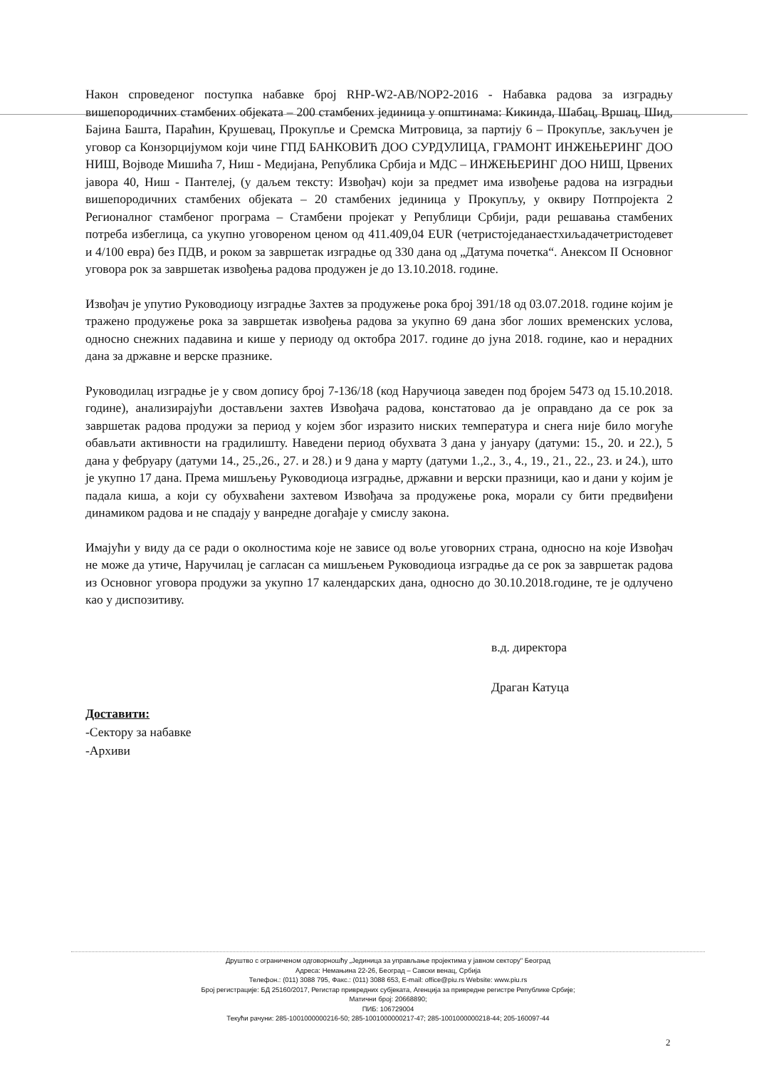Након спроведеног поступка набавке број RHP-W2-AB/NOP2-2016 - Набавка радова за изградњу вишепородичних стамбених објеката – 200 стамбених јединица у општинама: Кикинда, Шабац, Вршац, Шид, Бајина Башта, Параћин, Крушевац, Прокупље и Сремска Митровица, за партију 6 – Прокупље, закључен је уговор са Конзорцијумом који чине ГПД БАНКОВИЋ ДОО СУРДУЛИЦА, ГРАМОНТ ИНЖЕЊЕРИНГ ДОО НИШ, Војводе Мишића 7, Ниш - Медијана, Република Србија и МДС – ИНЖЕЊЕРИНГ ДОО НИШ, Црвених јавора 40, Ниш - Пантелеј, (у даљем тексту: Извођач) који за предмет има извођење радова на изградњи вишепородичних стамбених објеката – 20 стамбених јединица у Прокупљу, у оквиру Потпројекта 2 Регионалног стамбеног програма – Стамбени пројекат у Републици Србији, ради решавања стамбених потреба избеглица, са укупно уговореном ценом од 411.409,04 EUR (четристоједанаестхиљадачетристодевет и 4/100 евра) без ПДВ, и роком за завршетак изградње од 330 дана од „Датума почетка“. Анексом II Основног уговора рок за завршетак извођења радова продужен је до 13.10.2018. године.
Извођач је упутио Руководиоцу изградње Захтев за продужење рока број 391/18 од 03.07.2018. године којим је тражено продужење рока за завршетак извођења радова за укупно 69 дана због лоших временских услова, односно снежних падавина и кише у периоду од октобра 2017. године до јуна 2018. године, као и нерадних дана за државне и верске празнике.
Руководилац изградње је у свом допису број 7-136/18 (код Наручиоца заведен под бројем 5473 од 15.10.2018. године), анализирајући достављени захтев Извођача радова, констатовао да је оправдано да се рок за завршетак радова продужи за период у којем због изразито ниских температура и снега није било могуће обављати активности на градилишту. Наведени период обухвата 3 дана у јануару (датуми: 15., 20. и 22.), 5 дана у фебруару (датуми 14., 25.,26., 27. и 28.) и 9 дана у марту (датуми 1.,2., 3., 4., 19., 21., 22., 23. и 24.), што је укупно 17 дана. Према мишљењу Руководиоца изградње, државни и верски празници, као и дани у којим је падала киша, а који су обухваћени захтевом Извођача за продужење рока, морали су бити предвиђени динамиком радова и не спадају у ванредне догађаје у смислу закона.
Имајући у виду да се ради о околностима које не зависе од воље уговорних страна, односно на које Извођач не може да утиче, Наручилац је сагласан са мишљењем Руководиоца изградње да се рок за завршетак радова из Основног уговора продужи за укупно 17 календарских дана, односно до 30.10.2018.године, те је одлучено као у диспозитиву.
в.д. директора
Драган Катуца
Доставити:
-Сектору за набавке
-Архиви
Друштво с ограниченом одговорношћу „Јединица за управљање пројектима у јавном сектору" Београд
Адреса: Немањина 22-26, Београд – Савски венац, Србија
Телефон.: (011) 3088 795, Факс.: (011) 3088 653, E-mail: office@piu.rs Website: www.piu.rs
Број регистрације: БД 25160/2017, Регистар привредних субјеката, Агенција за привредне регистре Републике Србије;
Матични број: 20668890;
ПИБ: 106729004
Текући рачуни: 285-1001000000216-50; 285-1001000000217-47; 285-1001000000218-44; 205-160097-44
2